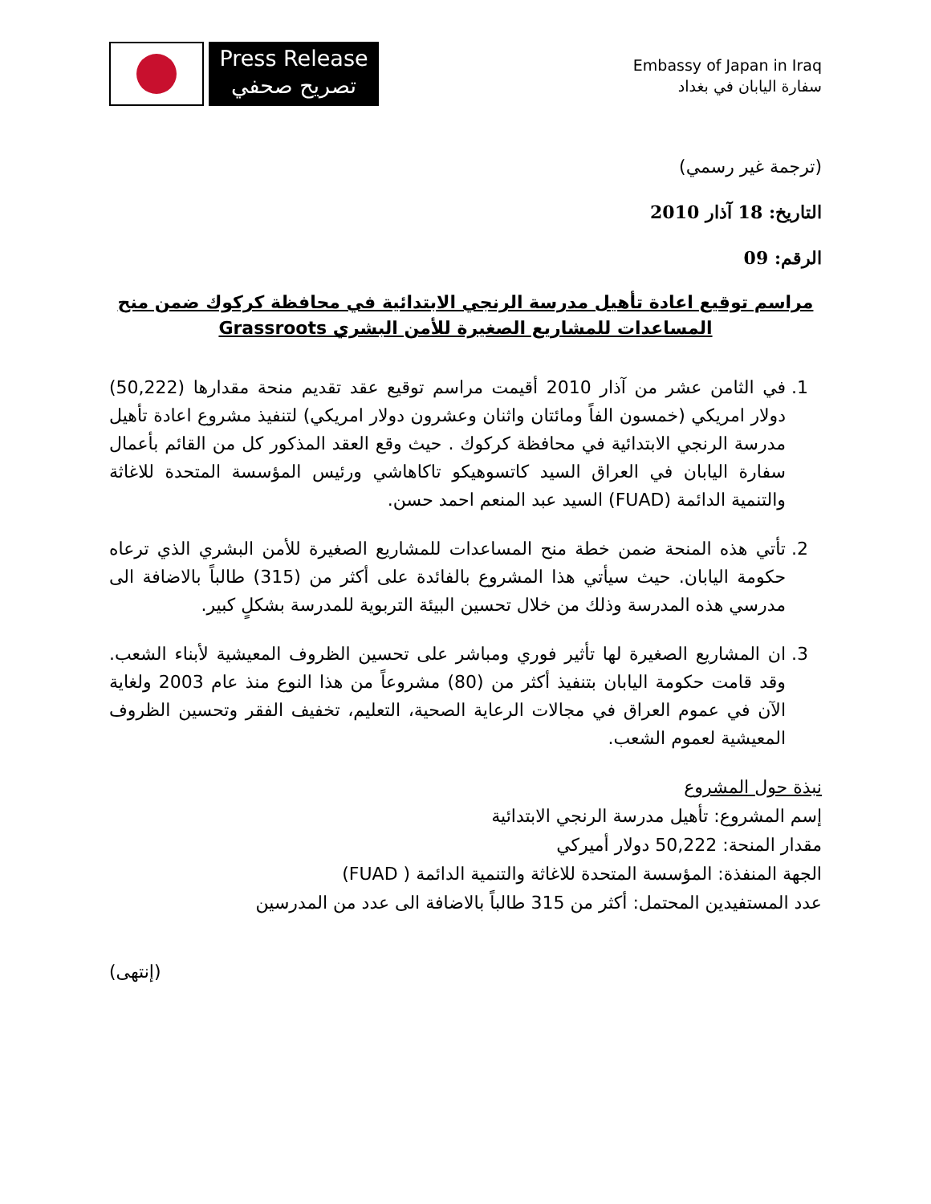Press Release
تصريح صحفي
Embassy of Japan in Iraq
سفارة اليابان في بغداد
(ترجمة غير رسمي)
التاريخ: 18 آذار 2010
الرقم: 09
مراسم توقيع اعادة تأهيل مدرسة الرنجي الابتدائية في محافظة كركوك ضمن منح المساعدات للمشاريع الصغيرة للأمن البشري Grassroots
1. في الثامن عشر من آذار 2010 أقيمت مراسم توقيع عقد تقديم منحة مقدارها (50,222) دولار امريكي (خمسون الفاً ومائتان واثنان وعشرون دولار امريكي) لتنفيذ مشروع اعادة تأهيل مدرسة الرنجي الابتدائية في محافظة كركوك . حيث وقع العقد المذكور كل من القائم بأعمال سفارة اليابان في العراق السيد كاتسوهيكو تاكاهاشي ورئيس المؤسسة المتحدة للاغاثة والتنمية الدائمة (FUAD) السيد عبد المنعم احمد حسن.
2. تأتي هذه المنحة ضمن خطة منح المساعدات للمشاريع الصغيرة للأمن البشري الذي ترعاه حكومة اليابان. حيث سيأتي هذا المشروع بالفائدة على أكثر من (315) طالباً بالاضافة الى مدرسي هذه المدرسة وذلك من خلال تحسين البيئة التربوية للمدرسة بشكلٍ كبير.
3. ان المشاريع الصغيرة لها تأثير فوري ومباشر على تحسين الظروف المعيشية لأبناء الشعب. وقد قامت حكومة اليابان بتنفيذ أكثر من (80) مشروعاً من هذا النوع منذ عام 2003 ولغاية الآن في عموم العراق في مجالات الرعاية الصحية، التعليم، تخفيف الفقر وتحسين الظروف المعيشية لعموم الشعب.
نبذة حول المشروع
إسم المشروع: تأهيل مدرسة الرنجي الابتدائية
مقدار المنحة: 50,222 دولار أميركي
الجهة المنفذة: المؤسسة المتحدة للاغاثة والتنمية الدائمة ( FUAD)
عدد المستفيدين المحتمل: أكثر من 315 طالباً بالاضافة الى عدد من المدرسين
(إنتهى)